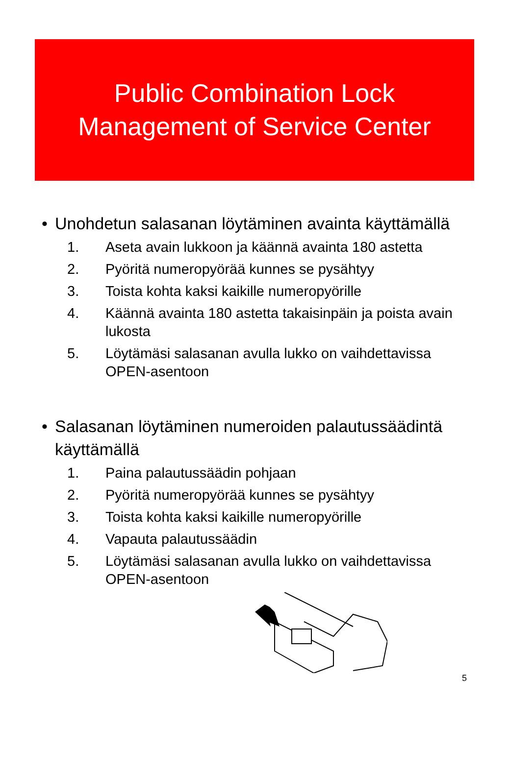Public Combination Lock
Management of Service Center
• Unohdetun salasanan löytäminen avainta käyttämällä
1. Aseta avain lukkoon ja käännä avainta 180 astetta
2. Pyöritä numeropyörää kunnes se pysähtyy
3. Toista kohta kaksi kaikille numeropyörille
4. Käännä avainta 180 astetta takaisinpäin ja poista avain lukosta
5. Löytämäsi salasanan avulla lukko on vaihdettavissa OPEN-asentoon
• Salasanan löytäminen numeroiden palautussäädintä käyttämällä
1. Paina palautussäädin pohjaan
2. Pyöritä numeropyörää kunnes se pysähtyy
3. Toista kohta kaksi kaikille numeropyörille
4. Vapauta palautussäädin
5. Löytämäsi salasanan avulla lukko on vaihdettavissa OPEN-asentoon
5